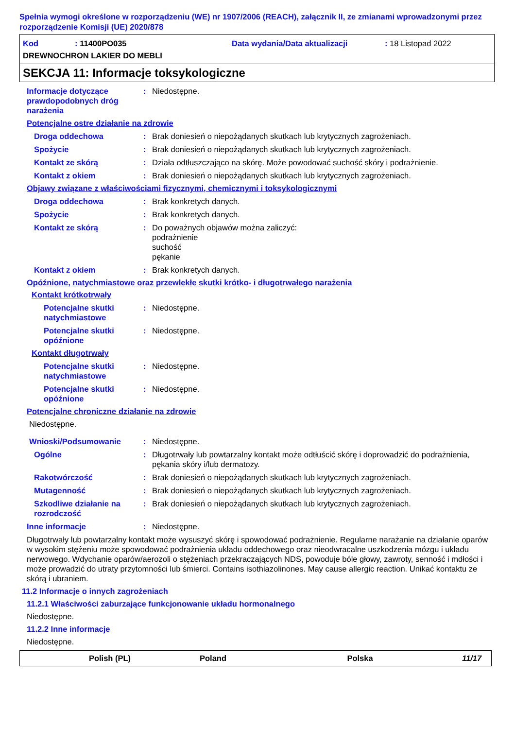Spełnia wymogi określone w rozporządzeniu (WE) nr 1907/2006 (REACH), załącznik II, ze zmianami wprowadzonymi przez rozporządzenie Komisji (UE) 2020/878
Kod : 11400PO035 Data wydania/Data aktualizacji: 18 Listopad 2022
DREWNOCHRON LAKIER DO MEBLI
SEKCJA 11: Informacje toksykologiczne
Informacje dotyczące prawdopodobnych dróg narażenia: Niedostępne.
Potencjalne ostre działanie na zdrowie
Droga oddechowa: Brak doniesień o niepożądanych skutkach lub krytycznych zagrożeniach.
Spożycie: Brak doniesień o niepożądanych skutkach lub krytycznych zagrożeniach.
Kontakt ze skórą: Działa odtłuszczająco na skórę. Może powodować suchość skóry i podrażnienie.
Kontakt z okiem: Brak doniesień o niepożądanych skutkach lub krytycznych zagrożeniach.
Objawy związane z właściwościami fizycznymi, chemicznymi i toksykologicznymi
Droga oddechowa: Brak konkretych danych.
Spożycie: Brak konkretych danych.
Kontakt ze skórą: Do poważnych objawów można zaliczyć:
podrażnienie
suchość
pękanie
Kontakt z okiem: Brak konkretych danych.
Opóźnione, natychmiastowe oraz przewlekłe skutki krótko- i długotrwałego narażenia
Kontakt krótkotrwały
Potencjalne skutki natychmiastowe: Niedostępne.
Potencjalne skutki opóźnione: Niedostępne.
Kontakt długotrwały
Potencjalne skutki natychmiastowe: Niedostępne.
Potencjalne skutki opóźnione: Niedostępne.
Potencjalne chroniczne działanie na zdrowie
Niedostępne.
Wnioski/Podsumowanie: Niedostępne.
Ogólne: Długotrwały lub powtarzalny kontakt może odtłuścić skórę i doprowadzić do podrażnienia, pękania skóry i/lub dermatozy.
Rakotwórczość: Brak doniesień o niepożądanych skutkach lub krytycznych zagrożeniach.
Mutagenność: Brak doniesień o niepożądanych skutkach lub krytycznych zagrożeniach.
Szkodliwe działanie na rozrodczość: Brak doniesień o niepożądanych skutkach lub krytycznych zagrożeniach.
Inne informacje: Niedostępne.
Długotrwały lub powtarzalny kontakt może wysuszyć skórę i spowodować podrażnienie. Regularne narażanie na działanie oparów w wysokim stężeniu może spowodować podrażnienia układu oddechowego oraz nieodwracalne uszkodzenia mózgu i układu nerwowego. Wdychanie oparów/aerozoli o stężeniach przekraczających NDS, powoduje bóle głowy, zawroty, senność i mdłości i może prowadzić do utraty przytomności lub śmierci. Contains isothiazolinones. May cause allergic reaction. Unikać kontaktu ze skórą i ubraniem.
11.2 Informacje o innych zagrożeniach
11.2.1 Właściwości zaburzające funkcjonowanie układu hormonalnego
Niedostępne.
11.2.2 Inne informacje
Niedostępne.
Polish (PL) Poland Polska 11/17